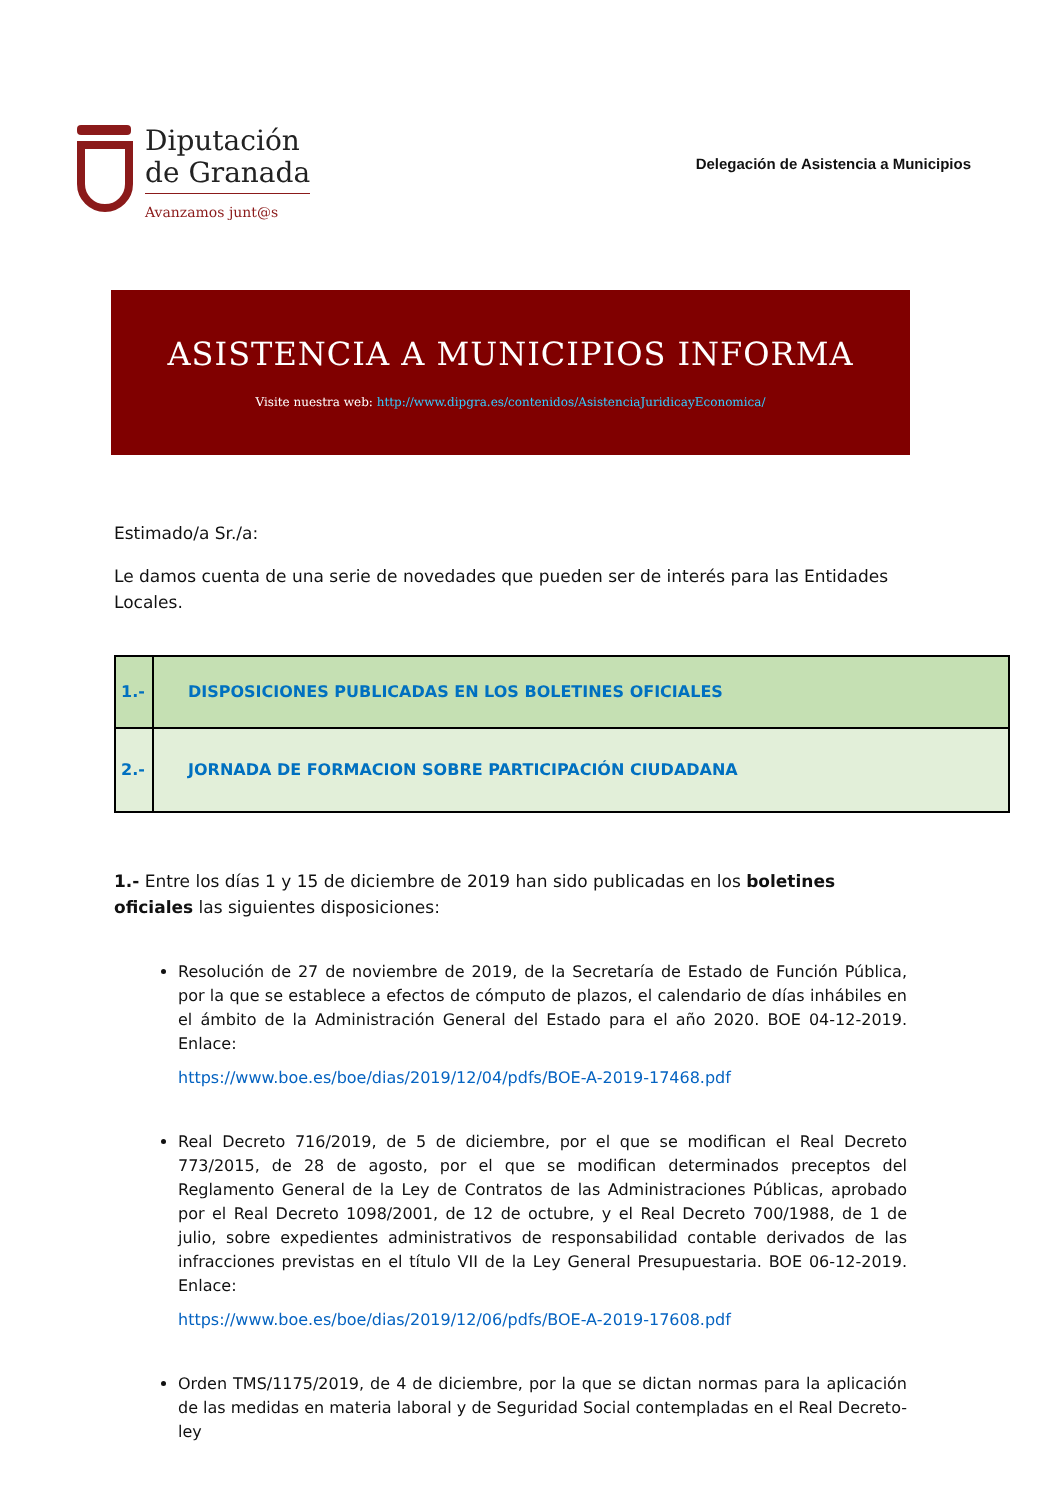Diputación
de Granada
Avanzamos junt@s
Delegación de Asistencia a Municipios
ASISTENCIA A MUNICIPIOS INFORMA
Visite nuestra web: http://www.dipgra.es/contenidos/AsistenciaJuridicayEconomica/
Estimado/a Sr./a:
Le damos cuenta de una serie de novedades que pueden ser de interés para las Entidades Locales.
| 1.- | DISPOSICIONES PUBLICADAS EN LOS BOLETINES OFICIALES |
| 2.- | JORNADA DE FORMACION SOBRE PARTICIPACIÓN CIUDADANA |
1.- Entre los días 1 y 15 de diciembre de 2019 han sido publicadas en los boletines oficiales las siguientes disposiciones:
Resolución de 27 de noviembre de 2019, de la Secretaría de Estado de Función Pública, por la que se establece a efectos de cómputo de plazos, el calendario de días inhábiles en el ámbito de la Administración General del Estado para el año 2020. BOE 04-12-2019. Enlace:
https://www.boe.es/boe/dias/2019/12/04/pdfs/BOE-A-2019-17468.pdf
Real Decreto 716/2019, de 5 de diciembre, por el que se modifican el Real Decreto 773/2015, de 28 de agosto, por el que se modifican determinados preceptos del Reglamento General de la Ley de Contratos de las Administraciones Públicas, aprobado por el Real Decreto 1098/2001, de 12 de octubre, y el Real Decreto 700/1988, de 1 de julio, sobre expedientes administrativos de responsabilidad contable derivados de las infracciones previstas en el título VII de la Ley General Presupuestaria. BOE 06-12-2019. Enlace:
https://www.boe.es/boe/dias/2019/12/06/pdfs/BOE-A-2019-17608.pdf
Orden TMS/1175/2019, de 4 de diciembre, por la que se dictan normas para la aplicación de las medidas en materia laboral y de Seguridad Social contempladas en el Real Decreto-ley